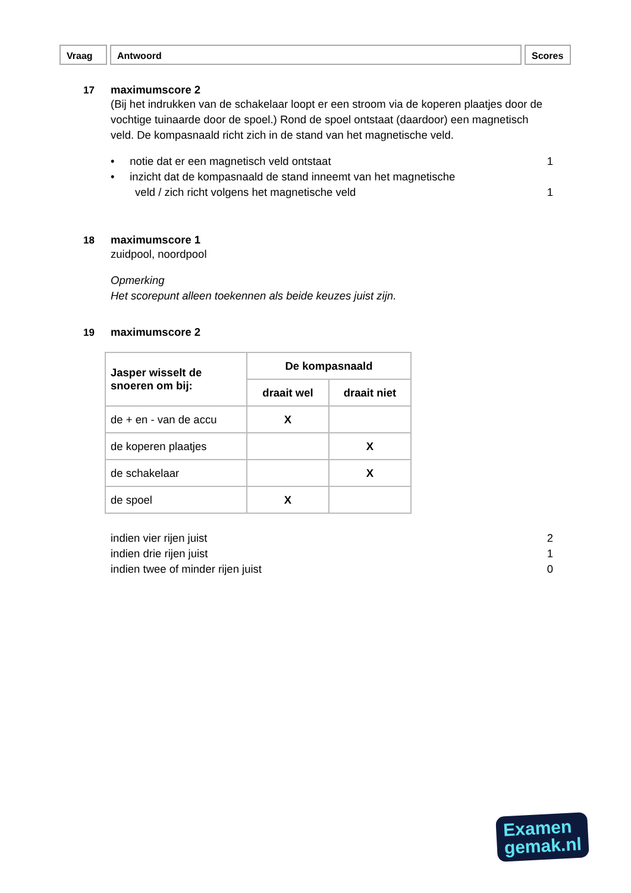Vraag Antwoord Scores
17 maximumscore 2
(Bij het indrukken van de schakelaar loopt er een stroom via de koperen plaatjes door de vochtige tuinaarde door de spoel.) Rond de spoel ontstaat (daardoor) een magnetisch veld. De kompasnaald richt zich in de stand van het magnetische veld.
• notie dat er een magnetisch veld ontstaat 1
• inzicht dat de kompasnaald de stand inneemt van het magnetische
veld / zich richt volgens het magnetische veld 1
18 maximumscore 1
zuidpool, noordpool
Opmerking
Het scorepunt alleen toekennen als beide keuzes juist zijn.
19 maximumscore 2
| Jasper wisselt de snoeren om bij: | De kompasnaald | |
| --- | --- | --- |
| | draait wel | draait niet |
| de + en - van de accu | X | |
| de koperen plaatjes | | X |
| de schakelaar | | X |
| de spoel | X | |
indien vier rijen juist 2
indien drie rijen juist 1
indien twee of minder rijen juist 0
Examen
gemak.nl